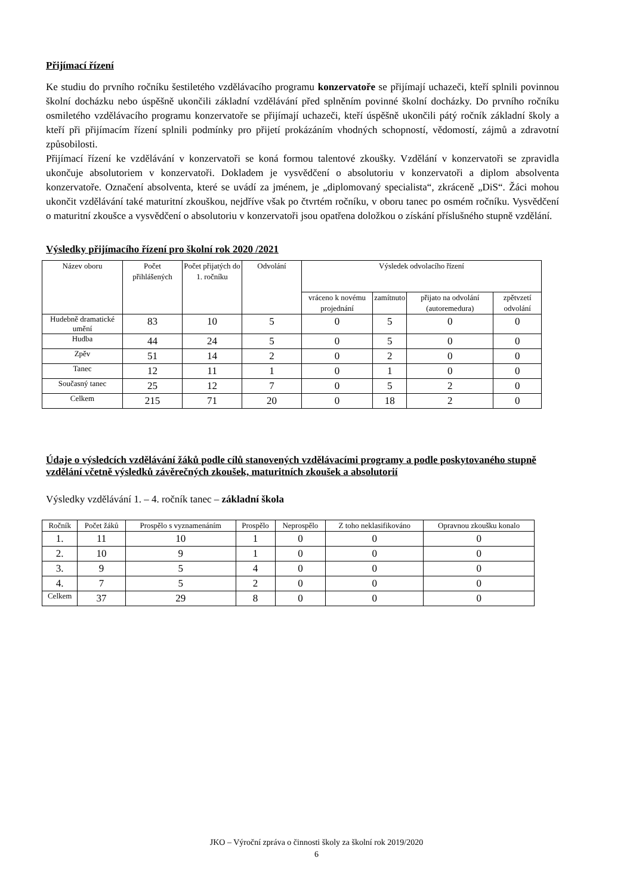Přijímací řízení
Ke studiu do prvního ročníku šestiletého vzdělávacího programu konzervatoře se přijímají uchazeči, kteří splnili povinnou školní docházku nebo úspěšně ukončili základní vzdělávání před splněním povinné školní docházky. Do prvního ročníku osmiletého vzdělávacího programu konzervatoře se přijímají uchazeči, kteří úspěšně ukončili pátý ročník základní školy a kteří při přijímacím řízení splnili podmínky pro přijetí prokázáním vhodných schopností, vědomostí, zájmů a zdravotní způsobilosti.
Přijímací řízení ke vzdělávání v konzervatoři se koná formou talentové zkoušky. Vzdělání v konzervatoři se zpravidla ukončuje absolutoriem v konzervatoři. Dokladem je vysvědčení o absolutoriu v konzervatoři a diplom absolventa konzervatoře. Označení absolventa, které se uvádí za jménem, je „diplomovaný specialista“, zkráceně „DiS“. Žáci mohou ukončit vzdělávání také maturitní zkouškou, nejdříve však po čtvrtém ročníku, v oboru tanec po osmém ročníku. Vysvědčení o maturitní zkoušce a vysvědčení o absolutoriu v konzervatoři jsou opatřena doložkou o získání příslušného stupně vzdělání.
Výsledky přijímacího řízení pro školní rok 2020 /2021
| Název oboru | Počet přihlášených | Počet přijatých do 1. ročníku | Odvolání | Výsledek odvolacího řízení | | | |
| --- | --- | --- | --- | --- | --- | --- | --- |
| | | | | vráceno k novému projednání | zamítnuto | přijato na odvolání (autoremedura) | zpětvzetí odvolání |
| Hudebně dramatické umění | 83 | 10 | 5 | 0 | 5 | 0 | 0 |
| Hudba | 44 | 24 | 5 | 0 | 5 | 0 | 0 |
| Zpěv | 51 | 14 | 2 | 0 | 2 | 0 | 0 |
| Tanec | 12 | 11 | 1 | 0 | 1 | 0 | 0 |
| Současný tanec | 25 | 12 | 7 | 0 | 5 | 2 | 0 |
| Celkem | 215 | 71 | 20 | 0 | 18 | 2 | 0 |
Údaje o výsledcích vzdělávání žáků podle cílů stanovených vzdělávacími programy a podle poskytovaného stupně vzdělání včetně výsledků závěrečných zkoušek, maturitních zkoušek a absolutorií
Výsledky vzdělávání 1. – 4. ročník tanec – základní škola
| Ročník | Počet žáků | Prospělo s vyznamenáním | Prospělo | Neprospělo | Z toho neklasifikováno | Opravnou zkoušku konalo |
| --- | --- | --- | --- | --- | --- | --- |
| 1. | 11 | 10 | 1 | 0 | 0 | 0 |
| 2. | 10 | 9 | 1 | 0 | 0 | 0 |
| 3. | 9 | 5 | 4 | 0 | 0 | 0 |
| 4. | 7 | 5 | 2 | 0 | 0 | 0 |
| Celkem | 37 | 29 | 8 | 0 | 0 | 0 |
JKO – Výroční zpráva o činnosti školy za školní rok 2019/2020
6